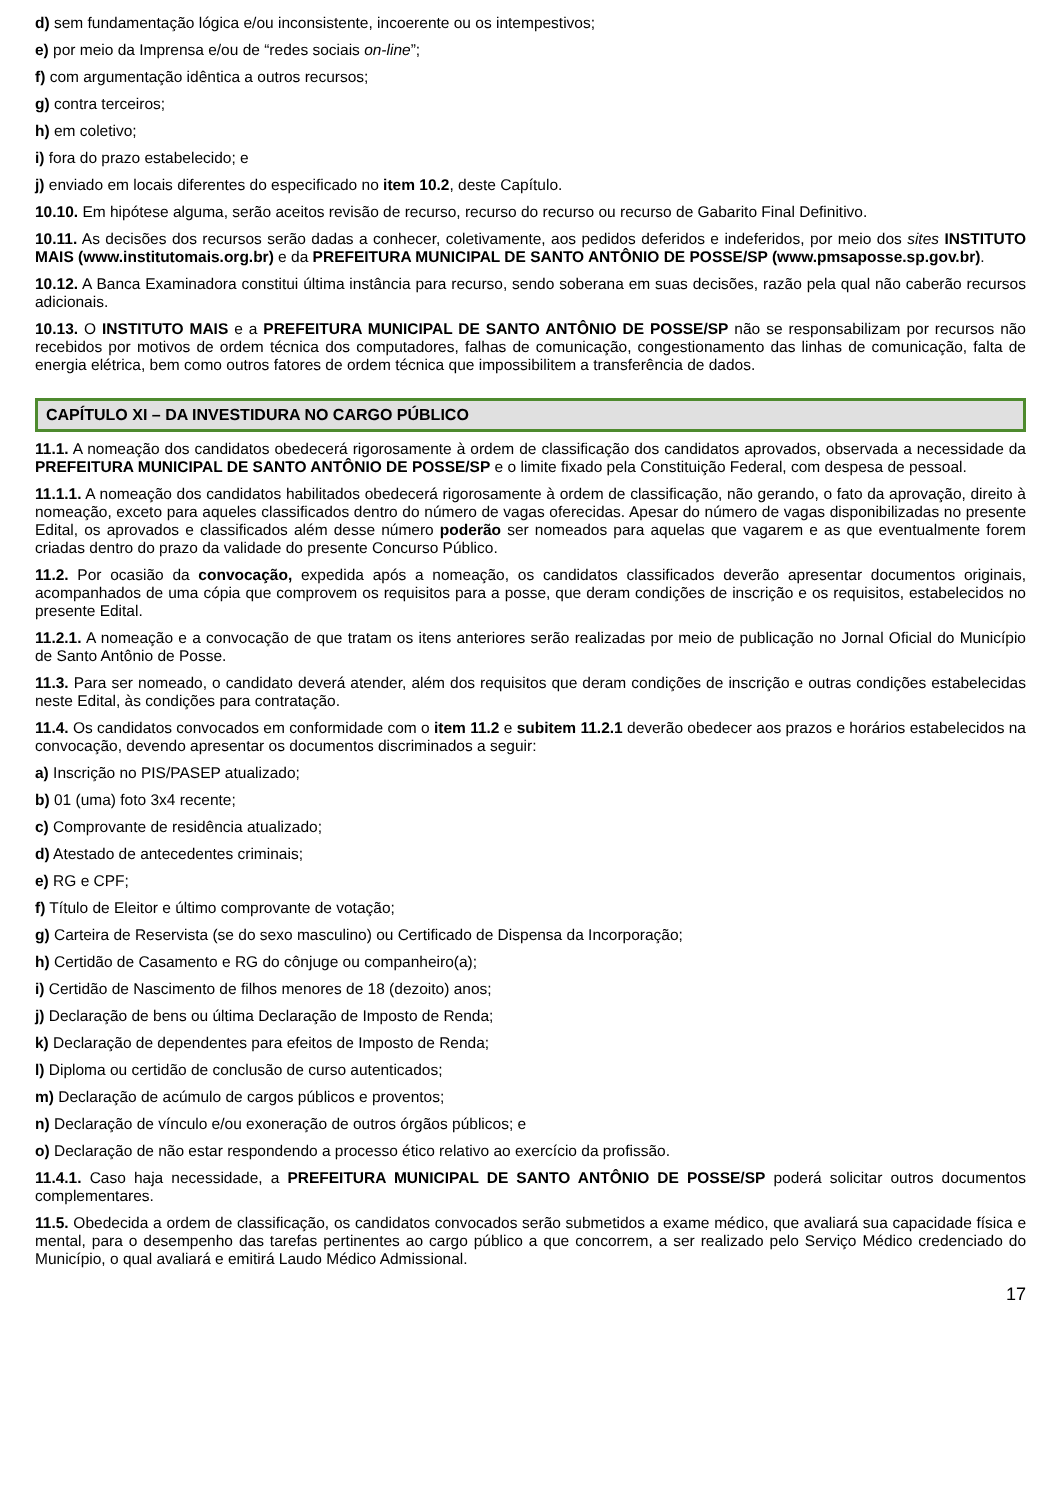d) sem fundamentação lógica e/ou inconsistente, incoerente ou os intempestivos;
e) por meio da Imprensa e/ou de “redes sociais on-line”;
f) com argumentação idêntica a outros recursos;
g) contra terceiros;
h) em coletivo;
i) fora do prazo estabelecido; e
j) enviado em locais diferentes do especificado no item 10.2, deste Capítulo.
10.10. Em hipótese alguma, serão aceitos revisão de recurso, recurso do recurso ou recurso de Gabarito Final Definitivo.
10.11. As decisões dos recursos serão dadas a conhecer, coletivamente, aos pedidos deferidos e indeferidos, por meio dos sites INSTITUTO MAIS (www.institutomais.org.br) e da PREFEITURA MUNICIPAL DE SANTO ANTÔNIO DE POSSE/SP (www.pmsaposse.sp.gov.br).
10.12. A Banca Examinadora constitui última instância para recurso, sendo soberana em suas decisões, razão pela qual não caberão recursos adicionais.
10.13. O INSTITUTO MAIS e a PREFEITURA MUNICIPAL DE SANTO ANTÔNIO DE POSSE/SP não se responsabilizam por recursos não recebidos por motivos de ordem técnica dos computadores, falhas de comunicação, congestionamento das linhas de comunicação, falta de energia elétrica, bem como outros fatores de ordem técnica que impossibilitem a transferência de dados.
CAPÍTULO XI – DA INVESTIDURA NO CARGO PÚBLICO
11.1. A nomeação dos candidatos obedecerá rigorosamente à ordem de classificação dos candidatos aprovados, observada a necessidade da PREFEITURA MUNICIPAL DE SANTO ANTÔNIO DE POSSE/SP e o limite fixado pela Constituição Federal, com despesa de pessoal.
11.1.1. A nomeação dos candidatos habilitados obedecerá rigorosamente à ordem de classificação, não gerando, o fato da aprovação, direito à nomeação, exceto para aqueles classificados dentro do número de vagas oferecidas. Apesar do número de vagas disponibilizadas no presente Edital, os aprovados e classificados além desse número poderão ser nomeados para aquelas que vagarem e as que eventualmente forem criadas dentro do prazo da validade do presente Concurso Público.
11.2. Por ocasião da convocação, expedida após a nomeação, os candidatos classificados deverão apresentar documentos originais, acompanhados de uma cópia que comprovem os requisitos para a posse, que deram condições de inscrição e os requisitos, estabelecidos no presente Edital.
11.2.1. A nomeação e a convocação de que tratam os itens anteriores serão realizadas por meio de publicação no Jornal Oficial do Município de Santo Antônio de Posse.
11.3. Para ser nomeado, o candidato deverá atender, além dos requisitos que deram condições de inscrição e outras condições estabelecidas neste Edital, às condições para contratação.
11.4. Os candidatos convocados em conformidade com o item 11.2 e subitem 11.2.1 deverão obedecer aos prazos e horários estabelecidos na convocação, devendo apresentar os documentos discriminados a seguir:
a) Inscrição no PIS/PASEP atualizado;
b) 01 (uma) foto 3x4 recente;
c) Comprovante de residência atualizado;
d) Atestado de antecedentes criminais;
e) RG e CPF;
f) Título de Eleitor e último comprovante de votação;
g) Carteira de Reservista (se do sexo masculino) ou Certificado de Dispensa da Incorporação;
h) Certidão de Casamento e RG do cônjuge ou companheiro(a);
i) Certidão de Nascimento de filhos menores de 18 (dezoito) anos;
j) Declaração de bens ou última Declaração de Imposto de Renda;
k) Declaração de dependentes para efeitos de Imposto de Renda;
l) Diploma ou certidão de conclusão de curso autenticados;
m) Declaração de acúmulo de cargos públicos e proventos;
n) Declaração de vínculo e/ou exoneração de outros órgãos públicos; e
o) Declaração de não estar respondendo a processo ético relativo ao exercício da profissão.
11.4.1. Caso haja necessidade, a PREFEITURA MUNICIPAL DE SANTO ANTÔNIO DE POSSE/SP poderá solicitar outros documentos complementares.
11.5. Obedecida a ordem de classificação, os candidatos convocados serão submetidos a exame médico, que avaliará sua capacidade física e mental, para o desempenho das tarefas pertinentes ao cargo público a que concorrem, a ser realizado pelo Serviço Médico credenciado do Município, o qual avaliará e emitirá Laudo Médico Admissional.
17